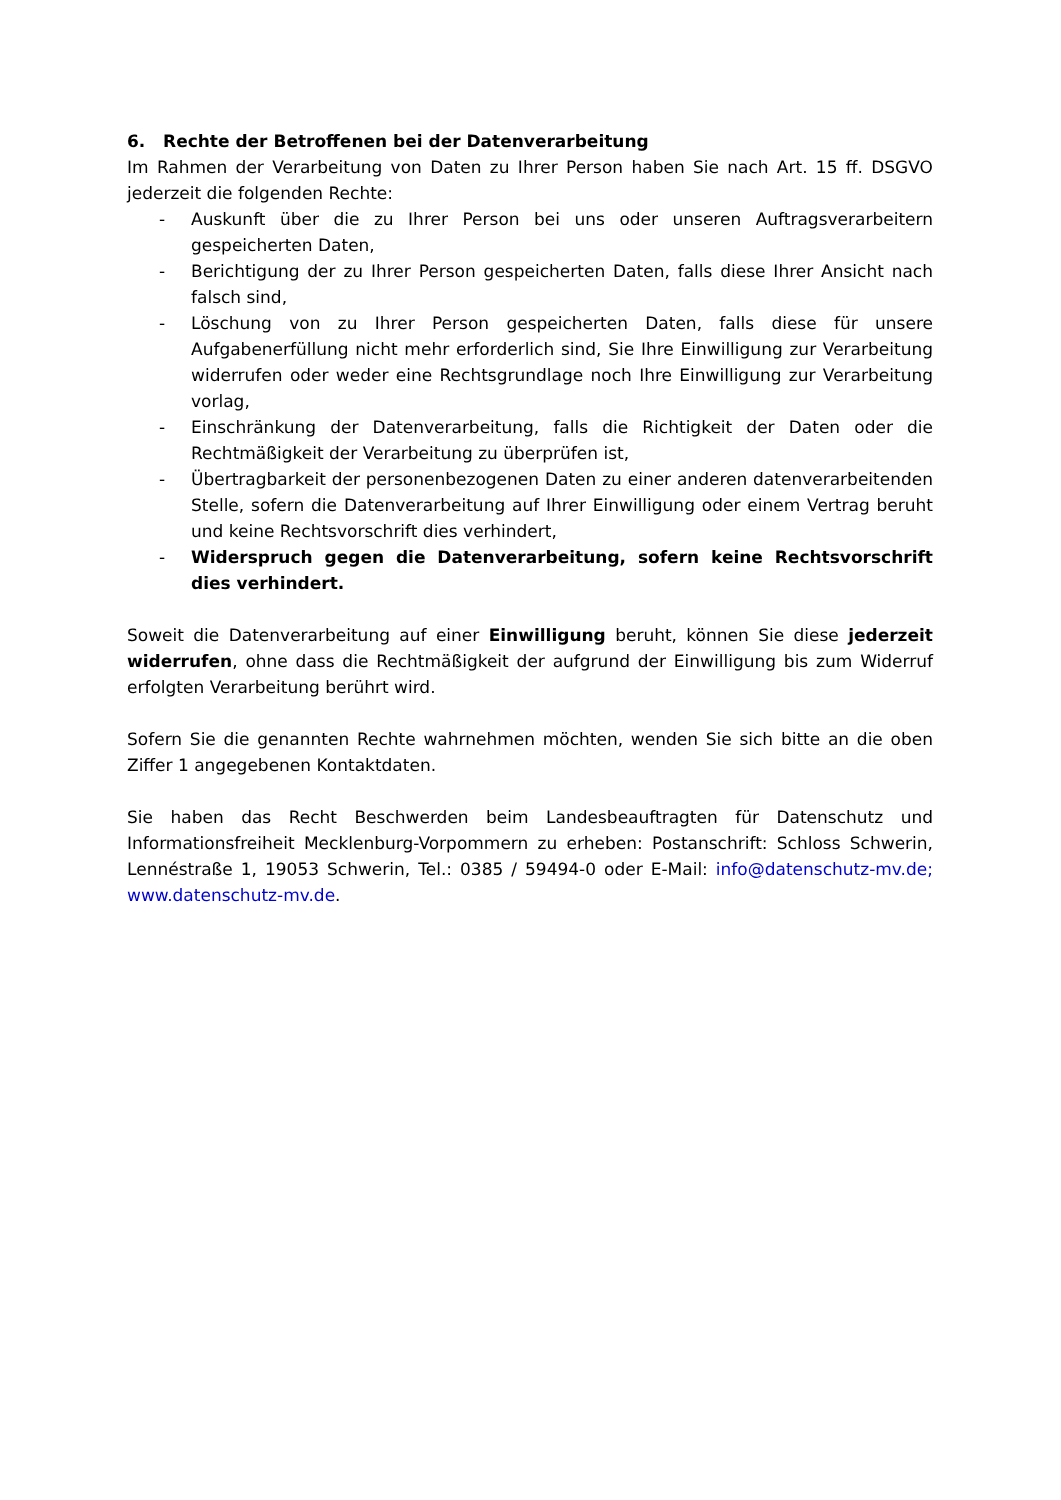6. Rechte der Betroffenen bei der Datenverarbeitung
Im Rahmen der Verarbeitung von Daten zu Ihrer Person haben Sie nach Art. 15 ff. DSGVO jederzeit die folgenden Rechte:
- Auskunft über die zu Ihrer Person bei uns oder unseren Auftragsverarbeitern gespeicherten Daten,
- Berichtigung der zu Ihrer Person gespeicherten Daten, falls diese Ihrer Ansicht nach falsch sind,
- Löschung von zu Ihrer Person gespeicherten Daten, falls diese für unsere Aufgabenerfüllung nicht mehr erforderlich sind, Sie Ihre Einwilligung zur Verarbeitung widerrufen oder weder eine Rechtsgrundlage noch Ihre Einwilligung zur Verarbeitung vorlag,
- Einschränkung der Datenverarbeitung, falls die Richtigkeit der Daten oder die Rechtmäßigkeit der Verarbeitung zu überprüfen ist,
- Übertragbarkeit der personenbezogenen Daten zu einer anderen datenverarbeitenden Stelle, sofern die Datenverarbeitung auf Ihrer Einwilligung oder einem Vertrag beruht und keine Rechtsvorschrift dies verhindert,
- Widerspruch gegen die Datenverarbeitung, sofern keine Rechtsvorschrift dies verhindert.
Soweit die Datenverarbeitung auf einer Einwilligung beruht, können Sie diese jederzeit widerrufen, ohne dass die Rechtmäßigkeit der aufgrund der Einwilligung bis zum Widerruf erfolgten Verarbeitung berührt wird.
Sofern Sie die genannten Rechte wahrnehmen möchten, wenden Sie sich bitte an die oben Ziffer 1 angegebenen Kontaktdaten.
Sie haben das Recht Beschwerden beim Landesbeauftragten für Datenschutz und Informationsfreiheit Mecklenburg-Vorpommern zu erheben: Postanschrift: Schloss Schwerin, Lennéstraße 1, 19053 Schwerin, Tel.: 0385 / 59494-0 oder E-Mail: info@datenschutz-mv.de; www.datenschutz-mv.de.